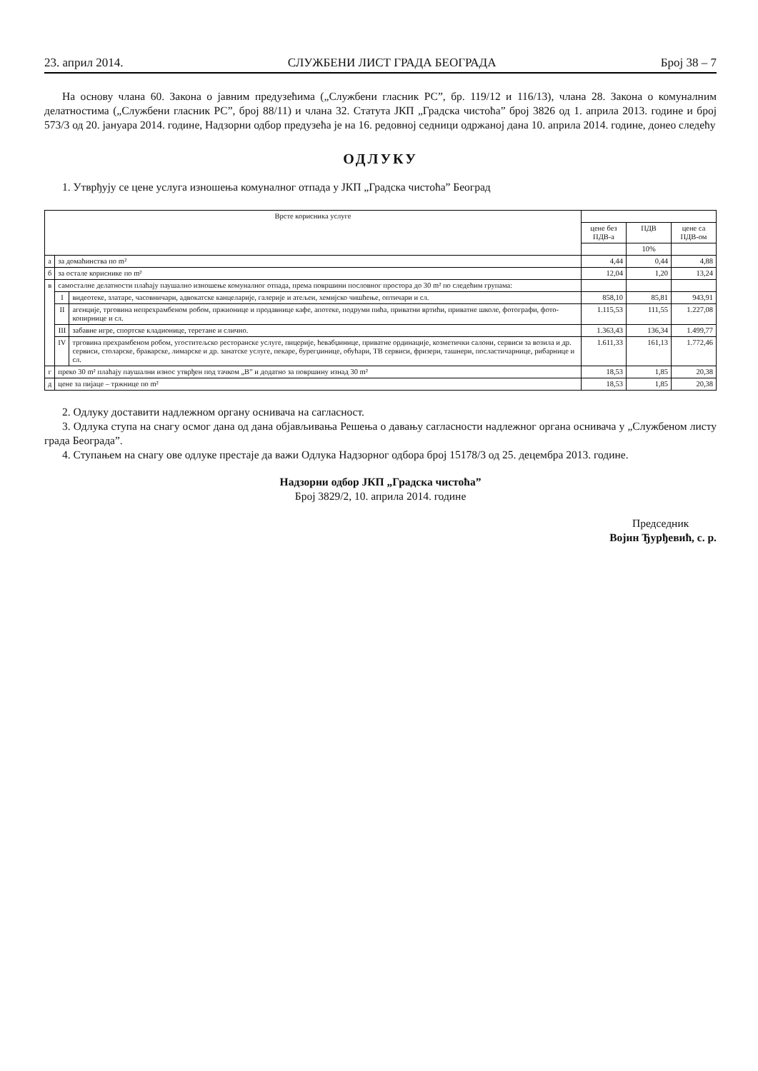23. април 2014. СЛУЖБЕНИ ЛИСТ ГРАДА БЕОГРАДА Број 38 – 7
На основу члана 60. Закона о јавним предузећима („Службени гласник РС”, бр. 119/12 и 116/13), члана 28. Закона о комуналним делатностима („Службени гласник РС”, број 88/11) и члана 32. Статута ЈКП „Градска чистоћа” број 3826 од 1. априла 2013. године и број 573/3 од 20. јануара 2014. године, Надзорни одбор предузећа је на 16. редовној седници одржаној дана 10. априла 2014. године, донео следећу
ОДЛУКУ
1. Утврђују се цене услуга изношења комуналног отпада у ЈКП „Градска чистоћа” Београд
| Врсте корисника услуге | | | | | |
| | | | цене без ПДВ-а | ПДВ | цене са ПДВ-ом |
| | | | | 10% | |
| а | за домаћинства по m² | | 4,44 | 0,44 | 4,88 |
| б | за остале кориснике по m² | | 12,04 | 1,20 | 13,24 |
| в | самосталне делатности плаћају паушално изношење комуналног отпада, према површини пословног простора до 30 m² по следећим групама: | | | | |
| | I | видеотеке, златаре, часовничари, адвокатске канцеларије, галерије и атељеи, хемијско чишћење, оптичари и сл. | 858,10 | 85,81 | 943,91 |
| | II | агенције, трговина непрехрамбеном робом, пржионице и продавнице кафе, апотеке, подруми пића, приватни вртићи, приватне школе, фотографи, фото-копирнице и сл. | 1.115,53 | 111,55 | 1.227,08 |
| | III | забавне игре, спортске кладионице, теретане и слично. | 1.363,43 | 136,34 | 1.499,77 |
| | IV | трговина прехрамбеном робом, угоститељско ресторанске услуге, пицерије, ћевабџинице, приватне ординације, козметички салони, сервиси за возила и др. сервиси, столарске, браварске, лимарске и др. занатске услуге, пекаре, бурегџинице, обућари, ТВ сервиси, фризери, ташнери, посластичарнице, рибарнице и сл. | 1.611,33 | 161,13 | 1.772,46 |
| г | преко 30 m² плаћају паушални износ утврђен под тачком „В” и додатно за површину изнад 30 m² | | 18,53 | 1,85 | 20,38 |
| д | цене за пијаце – тржнице по m² | | 18,53 | 1,85 | 20,38 |
2. Одлуку доставити надлежном органу оснивача на сагласност.
3. Одлука ступа на снагу осмог дана од дана објављивања Решења о давању сагласности надлежног органа оснивача у „Службеном листу града Београда”.
4. Ступањем на снагу ове одлуке престаје да важи Одлука Надзорног одбора број 15178/3 од 25. децембра 2013. године.
Надзорни одбор ЈКП „Градска чистоћа”
Број 3829/2, 10. априла 2014. године
Председник
Војин Ђурђевић, с. р.